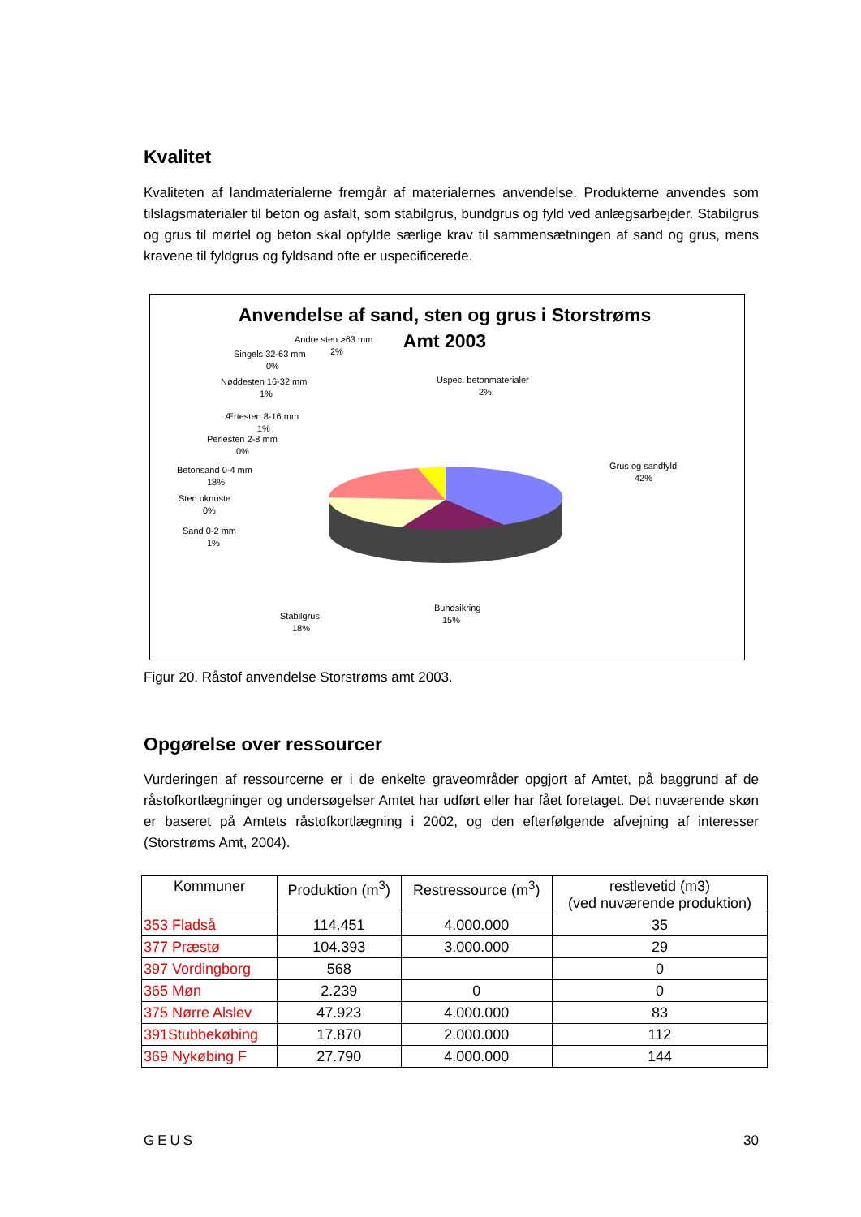Kvalitet
Kvaliteten af landmaterialerne fremgår af materialernes anvendelse. Produkterne anvendes som tilslagsmaterialer til beton og asfalt, som stabilgrus, bundgrus og fyld ved anlægsarbejder. Stabilgrus og grus til mørtel og beton skal opfylde særlige krav til sammensætningen af sand og grus, mens kravene til fyldgrus og fyldsand ofte er uspecificerede.
Anvendelse af sand, sten og grus i Storstrøms
Amt 2003
Grus og sandfyld
42%
Bundsikring
15%
Stabilgrus
18%
Sand 0-2 mm
1%
Sten uknuste
0%
Betonsand 0-4 mm
18%
Perlesten 2-8 mm
0%
Ærtesten 8-16 mm
1%
Nøddesten 16-32 mm
1%
Singels 32-63 mm
0%
Andre sten >63 mm
2%
Uspec. betonmaterialer
2%
Figur 20. Råstof anvendelse Storstrøms amt 2003.
Opgørelse over ressourcer
Vurderingen af ressourcerne er i de enkelte graveområder opgjort af Amtet, på baggrund af de råstofkortlægninger og undersøgelser Amtet har udført eller har fået foretaget. Det nuværende skøn er baseret på Amtets råstofkortlægning i 2002, og den efterfølgende afvejning af interesser (Storstrøms Amt, 2004).
| Kommuner | Produktion (m<sup>3</sup>) | Restressource (m<sup>3</sup>) | restlevetid (m3) (ved nuværende produktion) |
| --- | --- | --- | --- |
| 353 Fladså | 114.451 | 4.000.000 | 35 |
| 377 Præstø | 104.393 | 3.000.000 | 29 |
| 397 Vordingborg | 568 | | 0 |
| 365 Møn | 2.239 | 0 | 0 |
| 375 Nørre Alslev | 47.923 | 4.000.000 | 83 |
| 391Stubbekøbing | 17.870 | 2.000.000 | 112 |
| 369 Nykøbing F | 27.790 | 4.000.000 | 144 |
GEUS 30